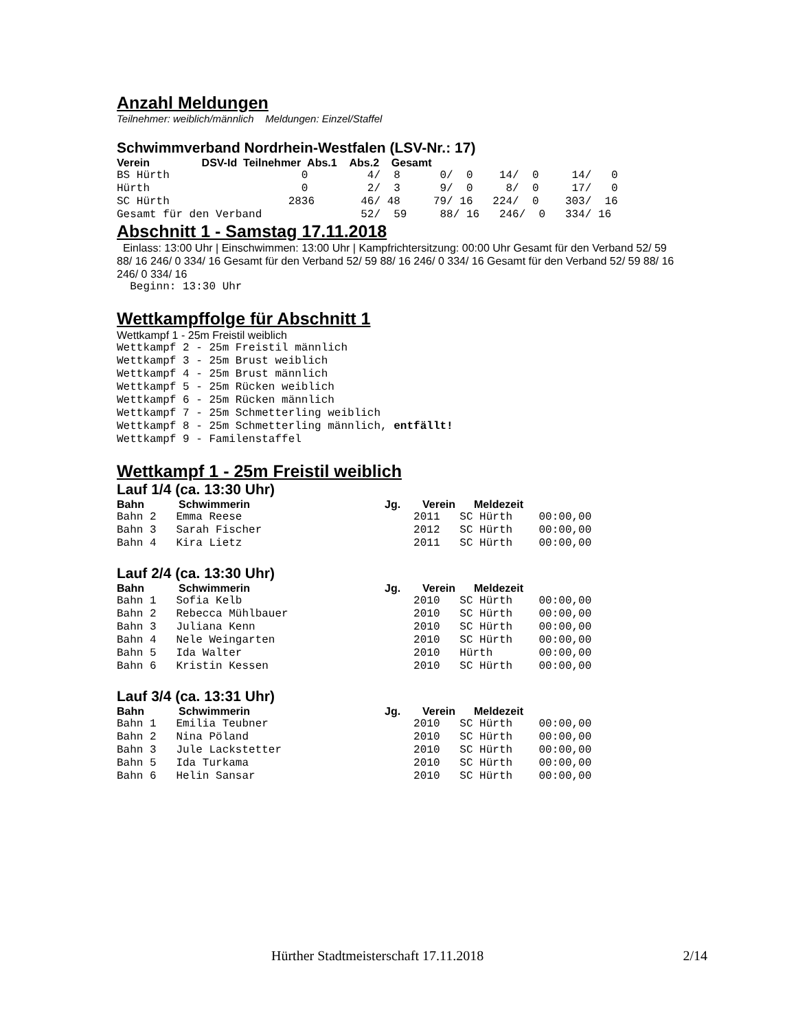Anzahl Meldungen
Teilnehmer: weiblich/männlich Meldungen: Einzel/Staffel
Schwimmverband Nordrhein-Westfalen (LSV-Nr.: 17)
Verein DSV-Id Teilnehmer Abs.1 Abs.2 Gesamt
BS Hürth 0 4/ 8 0/ 0 14/ 0 14/ 0 Hürth 0 2/ 3 9/ 0 8/ 0 17/ 0 SC Hürth 2836 46/ 48 79/ 16 224/ 0 303/ 16 Gesamt für den Verband 52/ 59 88/ 16 246/ 0 334/ 16
Abschnitt 1 - Samstag 17.11.2018
Einlass: 13:00 Uhr | Einschwimmen: 13:00 Uhr | Kampfrichtersitzung: 00:00 Uhr Gesamt für den Verband 52/ 59 88/ 16 246/ 0 334/ 16 Gesamt für den Verband 52/ 59 88/ 16 246/ 0 334/ 16 Gesamt für den Verband 52/ 59 88/ 16 246/ 0 334/ 16
Beginn: 13:30 Uhr
Wettkampffolge für Abschnitt 1
Wettkampf 1 - 25m Freistil weiblich
Wettkampf 2 - 25m Freistil männlich Wettkampf 3 - 25m Brust weiblich Wettkampf 4 - 25m Brust männlich Wettkampf 5 - 25m Rücken weiblich Wettkampf 6 - 25m Rücken männlich Wettkampf 7 - 25m Schmetterling weiblich Wettkampf 8 - 25m Schmetterling männlich, entfällt! Wettkampf 9 - Familenstaffel
Wettkampf 1 - 25m Freistil weiblich
Lauf 1/4 (ca. 13:30 Uhr)
| Bahn | Schwimmerin | Jg. | Verein | Meldezeit |
| --- | --- | --- | --- | --- |
Bahn 2 Emma Reese 2011 SC Hürth 00:00,00 Bahn 3 Sarah Fischer 2012 SC Hürth 00:00,00 Bahn 4 Kira Lietz 2011 SC Hürth 00:00,00
Lauf 2/4 (ca. 13:30 Uhr)
| Bahn | Schwimmerin | Jg. | Verein | Meldezeit |
| --- | --- | --- | --- | --- |
Bahn 1 Sofia Kelb 2010 SC Hürth 00:00,00 Bahn 2 Rebecca Mühlbauer 2010 SC Hürth 00:00,00 Bahn 3 Juliana Kenn 2010 SC Hürth 00:00,00 Bahn 4 Nele Weingarten 2010 SC Hürth 00:00,00 Bahn 5 Ida Walter 2010 Hürth 00:00,00 Bahn 6 Kristin Kessen 2010 SC Hürth 00:00,00
Lauf 3/4 (ca. 13:31 Uhr)
| Bahn | Schwimmerin | Jg. | Verein | Meldezeit |
| --- | --- | --- | --- | --- |
Bahn 1 Emilia Teubner 2010 SC Hürth 00:00,00 Bahn 2 Nina Pöland 2010 SC Hürth 00:00,00 Bahn 3 Jule Lackstetter 2010 SC Hürth 00:00,00 Bahn 5 Ida Turkama 2010 SC Hürth 00:00,00 Bahn 6 Helin Sansar 2010 SC Hürth 00:00,00
Hürther Stadtmeisterschaft 17.11.2018 2/14